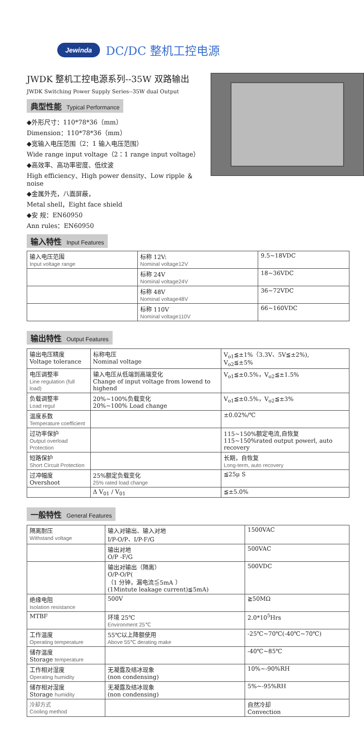Jewinda
DC/DC 整机工控电源
JWDK 整机工控电源系列--35W 双路输出
JWDK Switching Power Supply Series--35W dual Output
典型性能 Typical Performance
◆外形尺寸：110*78*36（mm）
Dimension：110*78*36（mm）
◆宽输入电压范围（2：1 输入电压范围）
Wide range input voltage（2：1 range input voltage）
◆高效率、高功率密度、低纹波
High efficiency、High power density、Low ripple ＆ noise
◆金属外壳，八面屏蔽，
Metal shell，Eight face shield
◆安 规：EN60950
Ann rules：EN60950
输入特性 Input Features
| 输入电压范围 Input voltage range | 标称 12V: Nominal voltage12V | 9.5~18VDC |
| | 标称 24V Nominal voltage24V | 18~36VDC |
| | 标称 48V Nominal voltage48V | 36~72VDC |
| | 标称 110V Nominal voltage110V | 66~160VDC |
输出特性 Output Features
| 输出电压精度 Voltage tolerance | 标称电压 Nominal voltage | V<sub>o1</sub>≦±1%（3.3V、5V≦±2%), V<sub>o2</sub>≦±5% |
| 电压调整率 Line regulation (full load) | 输入电压从低端到高端变化 Change of input voltage from lowend to highend | V<sub>o1</sub>≦±0.5%，V<sub>o2</sub>≦±1.5% |
| 负载调整率 Load regul | 20%~100%负载变化 20%~100% Load change | V<sub>o1</sub>≦±0.5%，V<sub>o2</sub>≦±3% |
| 温度系数 Temperature coefficient | | ±0.02%/℃ |
| 过功率保护 Output overload Protection | | 115~150%额定电流,自恢复 115~150%rated output powerl, auto recovery |
| 短路保护 Short Circuit Protection | | 长期，自恢复 Long-term, auto recovery |
| 过冲幅度 Overshoot | 25%额定负载变化 25% rated load change | ≦25μ S |
| | Δ V<sub>01</sub> / V<sub>01</sub> | ≦±5.0% |
一般特性 General Features
| 隔离耐压 Withstand voltage | 输入对输出、输入对地 I/P-O/P、I/P-F/G | 1500VAC |
| | 输出对地 O/P -F/G | 500VAC |
| | 输出对输出（隔离） O/P-O/P( （1 分钟，漏电流≦5mA ） (1Mintute leakage current)≦5mA) | 500VDC |
| 绝缘电阻 Isolation resistance | 500V | ≧50MΩ |
| MTBF | 环境 25℃ Environment 25℃ | 2.0*10<sup>5</sup>Hrs |
| 工作温度 Operating temperature | 55℃以上降额使用 Above 55℃ derating make | -25℃~70℃(-40℃~70℃) |
| 储存温度 Storage temperature | | -40℃~85℃ |
| 工作相对湿度 Operating humidity | 无凝露及结冰现象 (non condensing) | 10%~-90%RH |
| 储存相对湿度 Storage humidity | 无凝露及结冰现象 (non condensing) | 5%~-95%RH |
| 冷却方式 Cooling method | | 自然冷却 Convection |